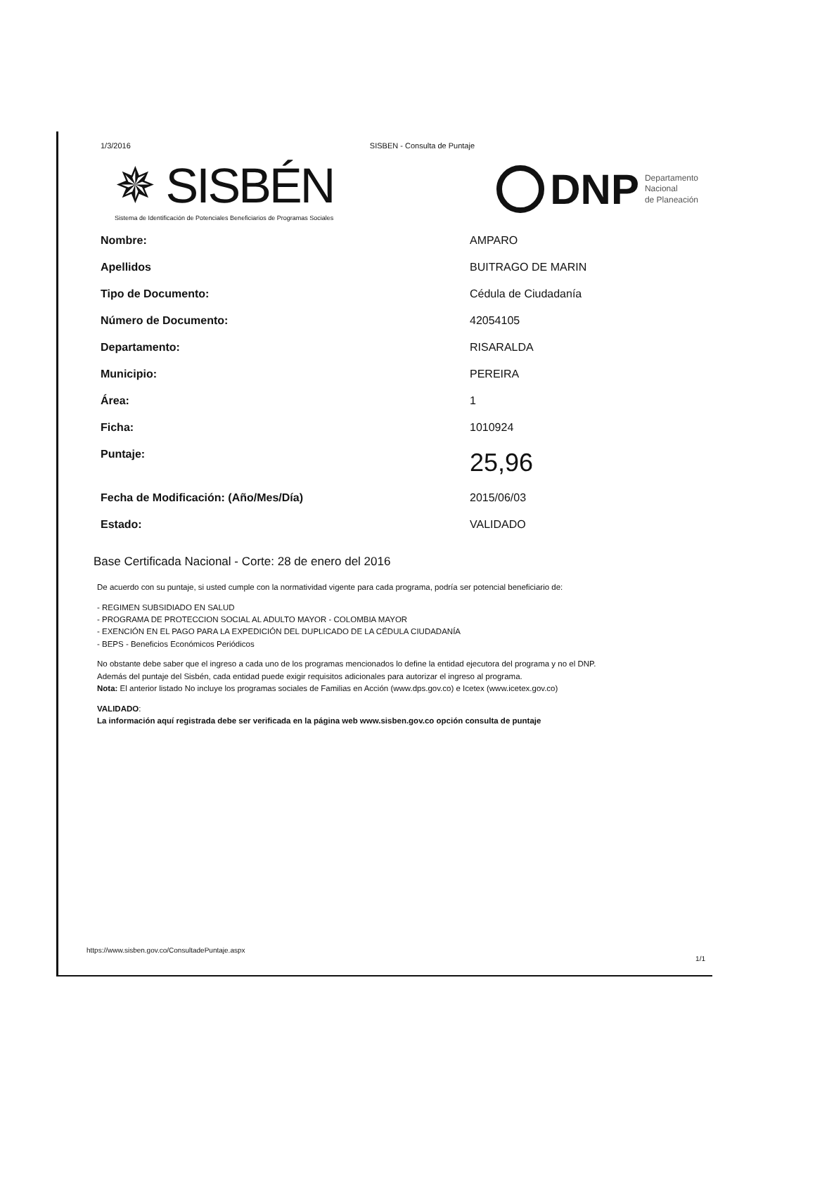1/3/2016 SISBEN - Consulta de Puntaje
✵ SISBÉN
Sistema de Identificación de Potenciales Beneficiarios de Programas Sociales
DNP Departamento
Nacional
de Planeación
| Nombre: | AMPARO |
| Apellidos | BUITRAGO DE MARIN |
| Tipo de Documento: | Cédula de Ciudadanía |
| Número de Documento: | 42054105 |
| Departamento: | RISARALDA |
| Municipio: | PEREIRA |
| Área: | 1 |
| Ficha: | 1010924 |
| Puntaje: | 25,96 |
| Fecha de Modificación: (Año/Mes/Día) | 2015/06/03 |
| Estado: | VALIDADO |
Base Certificada Nacional - Corte: 28 de enero del 2016
De acuerdo con su puntaje, si usted cumple con la normatividad vigente para cada programa, podría ser potencial beneficiario de:
- REGIMEN SUBSIDIADO EN SALUD
- PROGRAMA DE PROTECCION SOCIAL AL ADULTO MAYOR - COLOMBIA MAYOR
- EXENCIÓN EN EL PAGO PARA LA EXPEDICIÓN DEL DUPLICADO DE LA CÉDULA CIUDADANÍA
- BEPS - Beneficios Económicos Periódicos
No obstante debe saber que el ingreso a cada uno de los programas mencionados lo define la entidad ejecutora del programa y no el DNP.
Además del puntaje del Sisbén, cada entidad puede exigir requisitos adicionales para autorizar el ingreso al programa.
Nota: El anterior listado No incluye los programas sociales de Familias en Acción (www.dps.gov.co) e Icetex (www.icetex.gov.co)
VALIDADO:
La información aquí registrada debe ser verificada en la página web www.sisben.gov.co opción consulta de puntaje
https://www.sisben.gov.co/ConsultadePuntaje.aspx
1/1